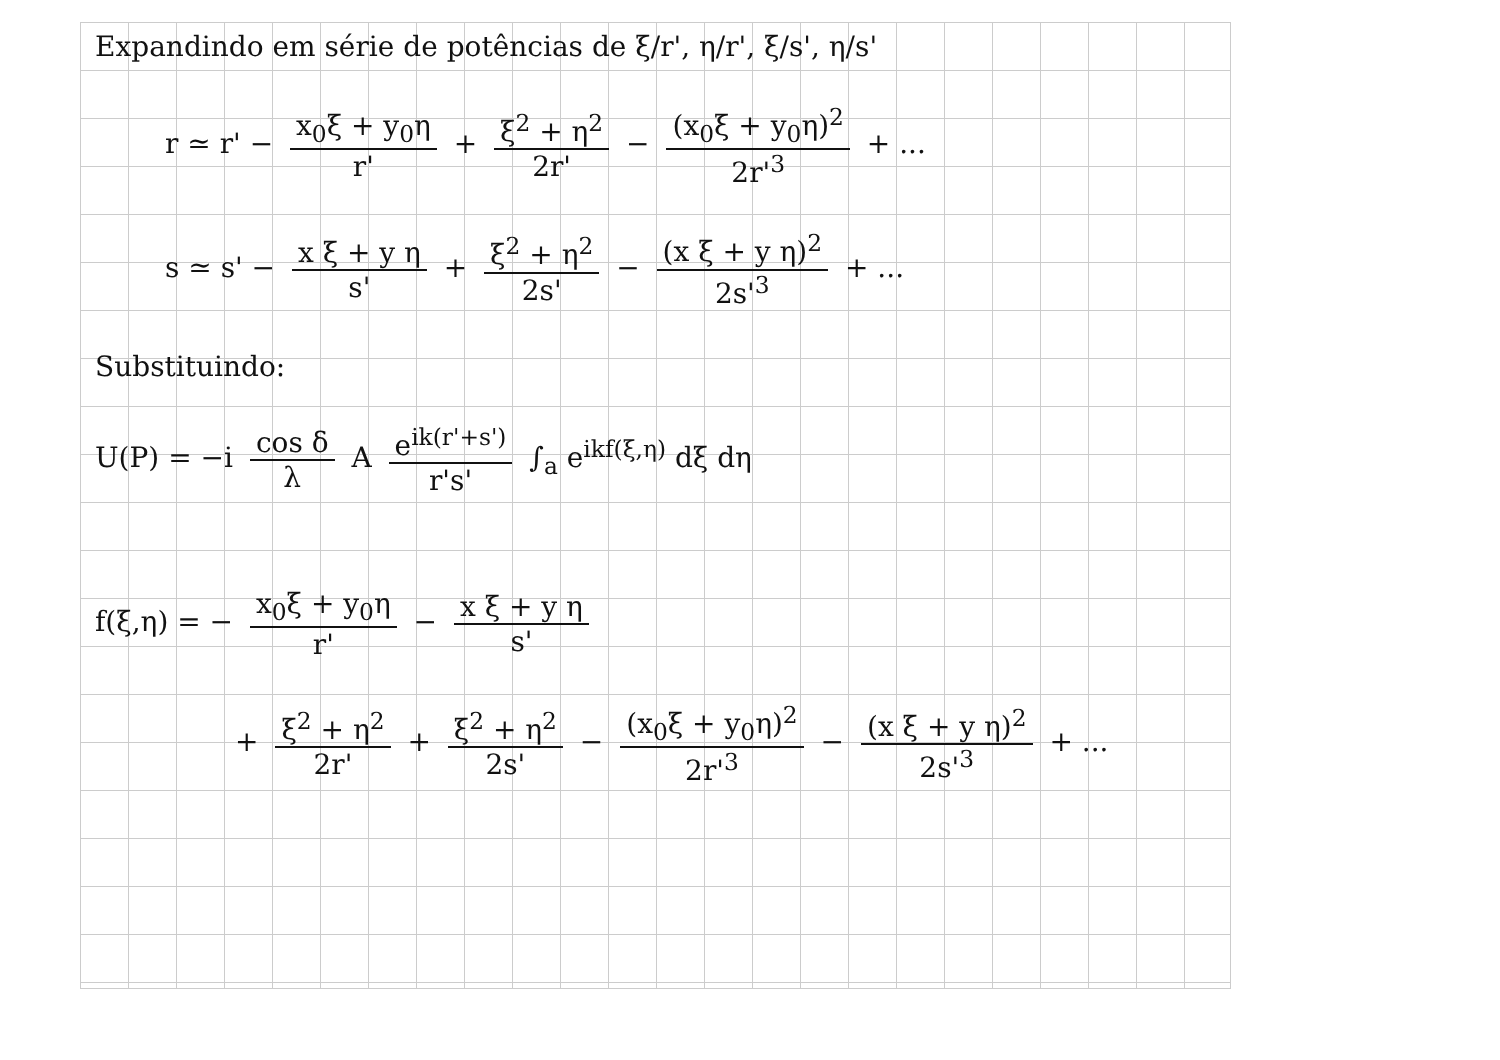Expandindo em série de potências de ξ/r', η/r', ξ/s', η/s'
r ≃ r' − x<sub>0</sub>ξ + y<sub>0</sub>η r' + ξ<sup>2</sup> + η<sup>2</sup> 2r' − (x<sub>0</sub>ξ + y<sub>0</sub>η)<sup>2</sup> 2r'<sup>3</sup> + ...
s ≃ s' − x ξ + y η s' + ξ<sup>2</sup> + η<sup>2</sup> 2s' − (x ξ + y η)<sup>2</sup> 2s'<sup>3</sup> + ...
Substituindo:
U(P) = −i cos δ λ A e<sup>ik(r'+s')</sup> r's' ∫<sub>a</sub> e<sup>ikf(ξ,η)</sup> dξ dη
f(ξ,η) = − x<sub>0</sub>ξ + y<sub>0</sub>η r' − x ξ + y η s'
+ ξ<sup>2</sup> + η<sup>2</sup> 2r' + ξ<sup>2</sup> + η<sup>2</sup> 2s' − (x<sub>0</sub>ξ + y<sub>0</sub>η)<sup>2</sup> 2r'<sup>3</sup> − (x ξ + y η)<sup>2</sup> 2s'<sup>3</sup> + ...